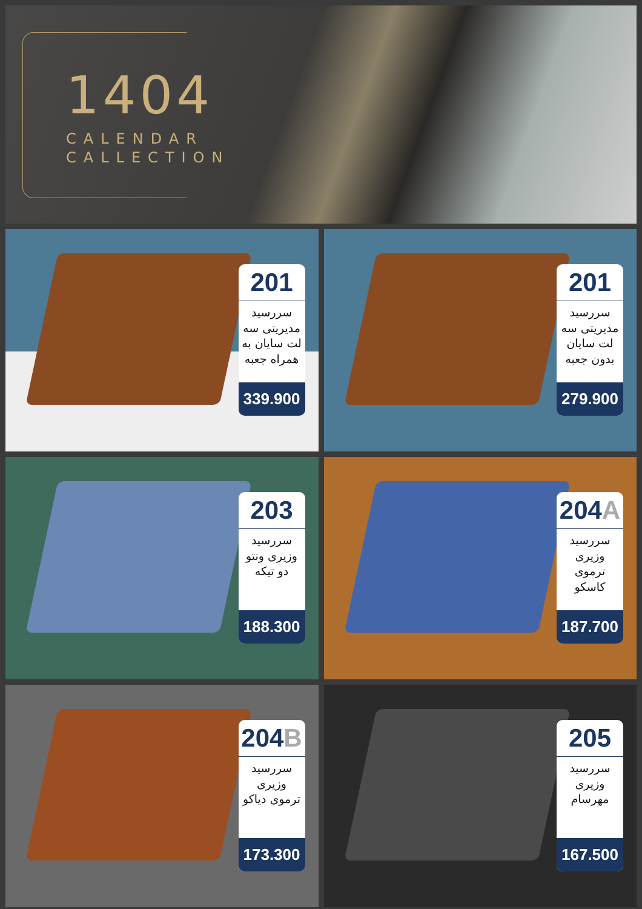1404
CALENDAR
CALLECTION
201
سررسید مدیریتی سه لت سایان به همراه جعبه
339.900
201
سررسید مدیریتی سه لت سایان بدون جعبه
279.900
203
سررسید وزیری ونتو دو تیکه
188.300
204A
سررسید وزیری ترموی کاسکو
187.700
204B
سررسید وزیری ترموی دیاکو
173.300
205
سررسید وزیری مهرسام
167.500